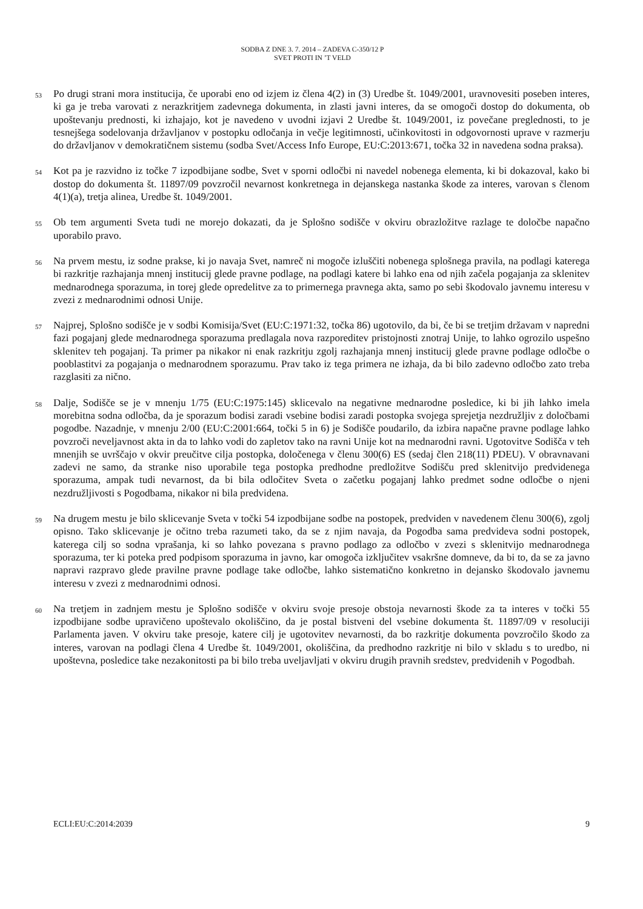SODBA Z DNE 3. 7. 2014 – ZADEVA C-350/12 P
SVET PROTI IN ’T VELD
53
Po drugi strani mora institucija, če uporabi eno od izjem iz člena 4(2) in (3) Uredbe št. 1049/2001, uravnovesiti poseben interes, ki ga je treba varovati z nerazkritjem zadevnega dokumenta, in zlasti javni interes, da se omogoči dostop do dokumenta, ob upoštevanju prednosti, ki izhajajo, kot je navedeno v uvodni izjavi 2 Uredbe št. 1049/2001, iz povečane preglednosti, to je tesnejšega sodelovanja državljanov v postopku odločanja in večje legitimnosti, učinkovitosti in odgovornosti uprave v razmerju do državljanov v demokratičnem sistemu (sodba Svet/Access Info Europe, EU:C:2013:671, točka 32 in navedena sodna praksa).
54
Kot pa je razvidno iz točke 7 izpodbijane sodbe, Svet v sporni odločbi ni navedel nobenega elementa, ki bi dokazoval, kako bi dostop do dokumenta št. 11897/09 povzročil nevarnost konkretnega in dejanskega nastanka škode za interes, varovan s členom 4(1)(a), tretja alinea, Uredbe št. 1049/2001.
55
Ob tem argumenti Sveta tudi ne morejo dokazati, da je Splošno sodišče v okviru obrazložitve razlage te določbe napačno uporabilo pravo.
56
Na prvem mestu, iz sodne prakse, ki jo navaja Svet, namreč ni mogoče izluščiti nobenega splošnega pravila, na podlagi katerega bi razkritje razhajanja mnenj institucij glede pravne podlage, na podlagi katere bi lahko ena od njih začela pogajanja za sklenitev mednarodnega sporazuma, in torej glede opredelitve za to primernega pravnega akta, samo po sebi škodovalo javnemu interesu v zvezi z mednarodnimi odnosi Unije.
57
Najprej, Splošno sodišče je v sodbi Komisija/Svet (EU:C:1971:32, točka 86) ugotovilo, da bi, če bi se tretjim državam v napredni fazi pogajanj glede mednarodnega sporazuma predlagala nova razporeditev pristojnosti znotraj Unije, to lahko ogrozilo uspešno sklenitev teh pogajanj. Ta primer pa nikakor ni enak razkritju zgolj razhajanja mnenj institucij glede pravne podlage odločbe o pooblastitvi za pogajanja o mednarodnem sporazumu. Prav tako iz tega primera ne izhaja, da bi bilo zadevno odločbo zato treba razglasiti za nično.
58
Dalje, Sodišče se je v mnenju 1/75 (EU:C:1975:145) sklicevalo na negativne mednarodne posledice, ki bi jih lahko imela morebitna sodna odločba, da je sporazum bodisi zaradi vsebine bodisi zaradi postopka svojega sprejetja nezdružljiv z določbami pogodbe. Nazadnje, v mnenju 2/00 (EU:C:2001:664, točki 5 in 6) je Sodišče poudarilo, da izbira napačne pravne podlage lahko povzroči neveljavnost akta in da to lahko vodi do zapletov tako na ravni Unije kot na mednarodni ravni. Ugotovitve Sodišča v teh mnenjih se uvrščajo v okvir preučitve cilja postopka, določenega v členu 300(6) ES (sedaj člen 218(11) PDEU). V obravnavani zadevi ne samo, da stranke niso uporabile tega postopka predhodne predložitve Sodišču pred sklenitvijo predvidenega sporazuma, ampak tudi nevarnost, da bi bila odločitev Sveta o začetku pogajanj lahko predmet sodne odločbe o njeni nezdružljivosti s Pogodbama, nikakor ni bila predvidena.
59
Na drugem mestu je bilo sklicevanje Sveta v točki 54 izpodbijane sodbe na postopek, predviden v navedenem členu 300(6), zgolj opisno. Tako sklicevanje je očitno treba razumeti tako, da se z njim navaja, da Pogodba sama predvideva sodni postopek, katerega cilj so sodna vprašanja, ki so lahko povezana s pravno podlago za odločbo v zvezi s sklenitvijo mednarodnega sporazuma, ter ki poteka pred podpisom sporazuma in javno, kar omogoča izključitev vsakršne domneve, da bi to, da se za javno napravi razpravo glede pravilne pravne podlage take odločbe, lahko sistematično konkretno in dejansko škodovalo javnemu interesu v zvezi z mednarodnimi odnosi.
60
Na tretjem in zadnjem mestu je Splošno sodišče v okviru svoje presoje obstoja nevarnosti škode za ta interes v točki 55 izpodbijane sodbe upravičeno upoštevalo okoliščino, da je postal bistveni del vsebine dokumenta št. 11897/09 v resoluciji Parlamenta javen. V okviru take presoje, katere cilj je ugotovitev nevarnosti, da bo razkritje dokumenta povzročilo škodo za interes, varovan na podlagi člena 4 Uredbe št. 1049/2001, okoliščina, da predhodno razkritje ni bilo v skladu s to uredbo, ni upoštevna, posledice take nezakonitosti pa bi bilo treba uveljavljati v okviru drugih pravnih sredstev, predvidenih v Pogodbah.
ECLI:EU:C:2014:2039 9